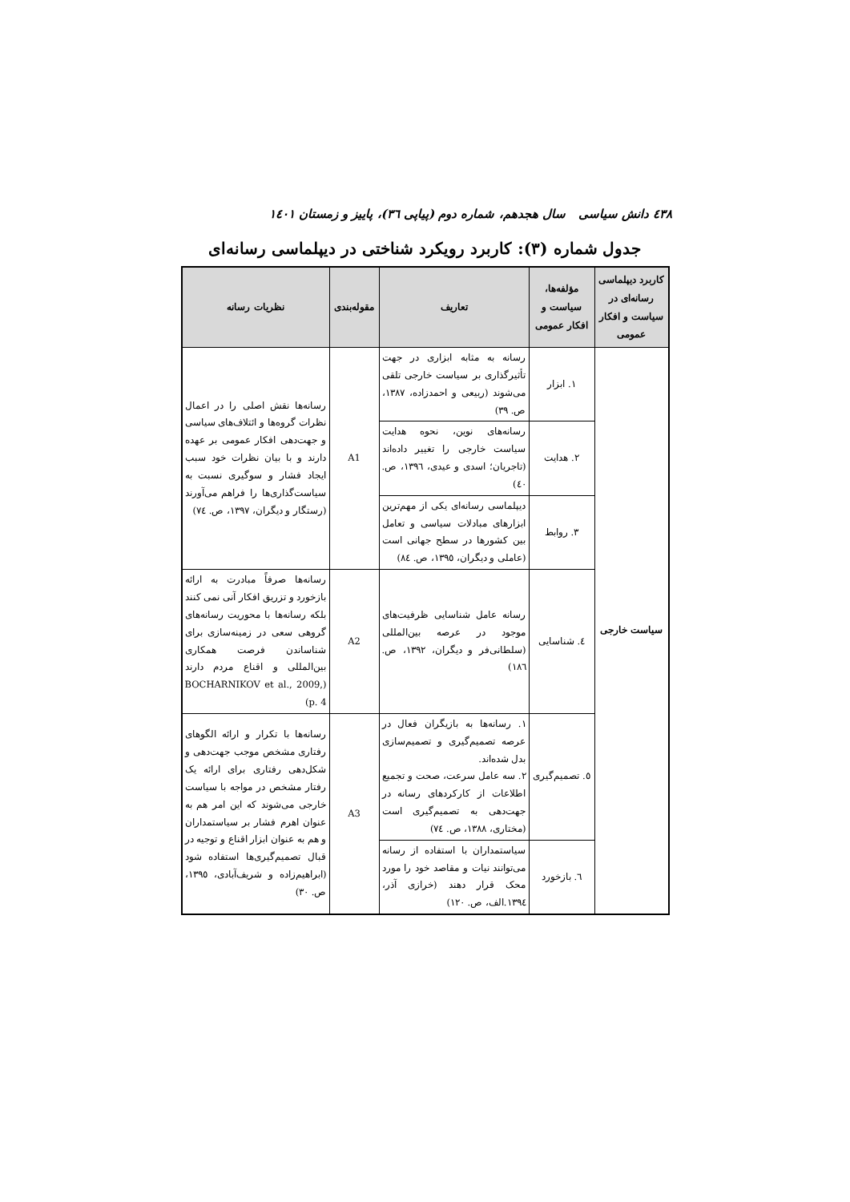٤٣٨ دانش سیاسی سال هجدهم، شماره دوم (پیاپی ٣٦)، پاییز و زمستان ١٤٠١
جدول شماره (٣): کاربرد رویکرد شناختی در دیپلماسی رسانه‌ای
| کاربرد دیپلماسی رسانه‌ای در سیاست و افکار عمومی | مؤلفه‌ها، سیاست و افکار عمومی | تعاریف | مقوله‌بندی | نظریات رسانه |
| --- | --- | --- | --- | --- |
| سیاست خارجی | ١. ابزار | رسانه به مثابه ابزاری در جهت تأثیرگذاری بر سیاست خارجی تلقی می‌شوند (ربیعی و احمدزاده، ١٣٨٧، ص. ٣٩) | A1 | رسانه‌ها نقش اصلی را در اعمال نظرات گروه‌ها و ائتلاف‌های سیاسی و جهت‌دهی افکار عمومی بر عهده دارند و با بیان نظرات خود سبب ایجاد فشار و سوگیری نسبت به سیاست‌گذاری‌ها را فراهم می‌آورند (رستگار و دیگران، ١٣٩٧، ص. ٧٤) |
| | ٢. هدایت | رسانه‌های نوین، نحوه هدایت سیاست خارجی را تغییر داده‌اند (تاجریان؛ اسدی و عیدی، ١٣٩٦، ص. ٤٠) | | |
| | ٣. روابط | دیپلماسی رسانه‌ای یکی از مهم‌ترین ابزارهای مبادلات سیاسی و تعامل بین کشورها در سطح جهانی است (عاملی و دیگران، ١٣٩٥، ص. ٨٤) | | |
| | ٤. شناسایی | رسانه عامل شناسایی ظرفیت‌های موجود در عرصه بین‌المللی (سلطانی‌فر و دیگران، ١٣٩٢، ص. ١٨٦) | A2 | رسانه‌ها صرفاً مبادرت به ارائه بازخورد و تزریق افکار آنی نمی کنند بلکه رسانه‌ها با محوریت رسانه‌های گروهی سعی در زمینه‌سازی برای شناساندن فرصت همکاری بین‌المللی و اقناع مردم دارند (BOCHARNIKOV et al., 2009, p. 4) |
| | ٥. تصمیم‌گیری | ١. رسانه‌ها به بازیگران فعال در عرصه تصمیم‌گیری و تصمیم‌سازی بدل شده‌اند. ٢. سه عامل سرعت، صحت و تجمیع اطلاعات از کارکردهای رسانه در جهت‌دهی به تصمیم‌گیری است (مختاری، ١٣٨٨، ص. ٧٤) | A3 | رسانه‌ها با تکرار و ارائه الگوهای رفتاری مشخص موجب جهت‌دهی و شکل‌دهی رفتاری برای ارائه یک رفتار مشخص در مواجه با سیاست خارجی می‌شوند که این امر هم به عنوان اهرم فشار بر سیاستمداران و هم به عنوان ابزار اقناع و توجیه در قبال تصمیم‌گیری‌ها استفاده شود (ابراهیم‌زاده و شریف‌آبادی، ١٣٩٥، ص. ٣٠) |
| | ٦. بازخورد | سیاستمداران با استفاده از رسانه می‌توانند نیات و مقاصد خود را مورد محک قرار دهند (خرازی آذر، ١٣٩٤.الف، ص. ١٢٠) | | |